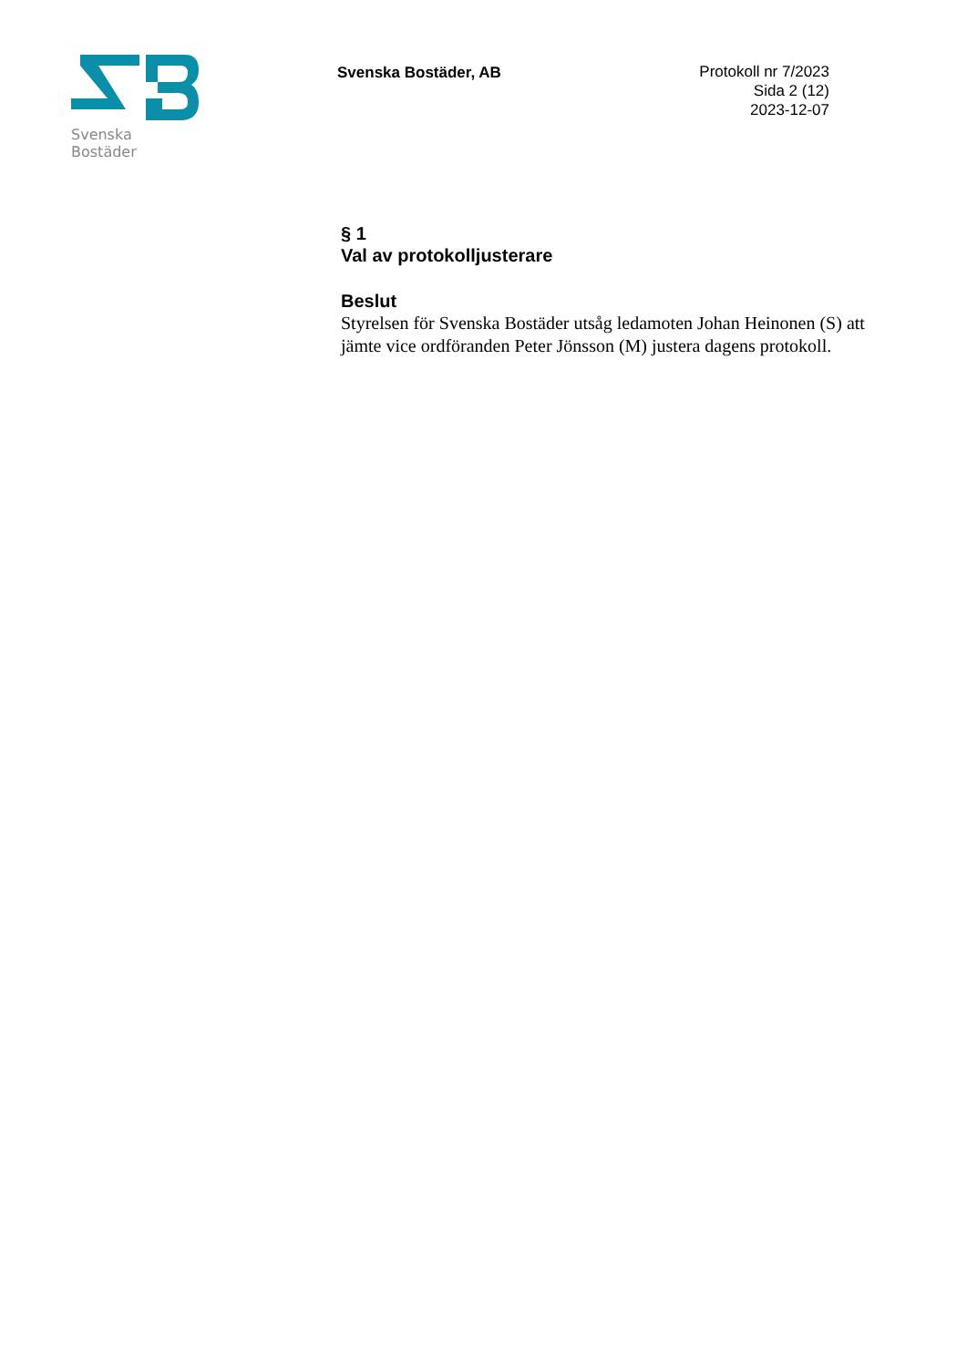Svenska Bostäder
Svenska Bostäder, AB
Protokoll nr 7/2023
Sida 2 (12)
2023-12-07
§ 1
Val av protokolljusterare
Beslut
Styrelsen för Svenska Bostäder utsåg ledamoten Johan Heinonen (S) att jämte vice ordföranden Peter Jönsson (M) justera dagens protokoll.